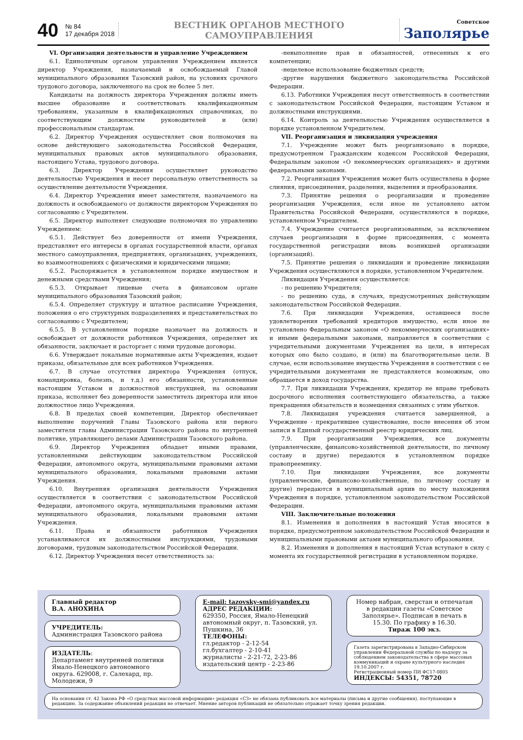40
№ 84
17 декабря 2018
ВЕСТНИК ОРГАНОВ МЕСТНОГО САМОУПРАВЛЕНИЯ
Советское
Заполярье
VI. Организация деятельности и управление Учреждением
6.1. Единоличным органом управления Учреждением является директор Учреждения, назначаемый и освобождаемый Главой муниципального образования Тазовский район, на условиях срочного трудового договора, заключенного на срок не более 5 лет.
Кандидаты на должность директора Учреждения должны иметь высшее образование и соответствовать квалификационным требованиям, указанным в квалификационных справочниках, по соответствующим должностям руководителей и (или) профессиональным стандартам.
6.2. Директор Учреждения осуществляет свои полномочия на основе действующего законодательства Российской Федерации, муниципальных правовых актов муниципального образования, настоящего Устава, трудового договора.
6.3. Директор Учреждения осуществляет руководство деятельностью Учреждения и несет персональную ответственность за осуществление деятельности Учреждения.
6.4. Директор Учреждения имеет заместителя, назначаемого на должность и освобождаемого от должности директором Учреждения по согласованию с Учредителем.
6.5. Директор выполняет следующие полномочия по управлению Учреждением:
6.5.1. Действует без доверенности от имени Учреждения, представляет его интересы в органах государственной власти, органах местного самоуправления, предприятиях, организациях, учреждениях, во взаимоотношениях с физическими и юридическими лицами;
6.5.2. Распоряжается в установленном порядке имуществом и денежными средствами Учреждения;
6.5.3. Открывает лицевые счета в финансовом органе муниципального образования Тазовский район;
6.5.4. Определяет структуру и штатное расписание Учреждения, положения о его структурных подразделениях и представительствах по согласованию с Учредителем;
6.5.5. В установленном порядке назначает на должность и освобождает от должности работников Учреждения, определяет их обязанности, заключает и расторгает с ними трудовые договоры.
6.6. Утверждает локальные нормативные акты Учреждения, издает приказы, обязательные для всех работников Учреждения.
6.7. В случае отсутствия директора Учреждения (отпуск, командировка, болезнь, и т.д.) его обязанности, установленные настоящим Уставом и должностной инструкцией, на основании приказа, исполняет без доверенности заместитель директора или иное должностное лицо Учреждения.
6.8. В пределах своей компетенции, Директор обеспечивает выполнение поручений Главы Тазовского района или первого заместителя главы Администрации Тазовского района по внутренней политике, управляющего делами Администрации Тазовского района.
6.9. Директор Учреждения обладает иными правами, установленными действующим законодательством Российской Федерации, автономного округа, муниципальными правовыми актами муниципального образования, локальными правовыми актами Учреждения.
6.10. Внутренняя организация деятельности Учреждения осуществляется в соответствии с законодательством Российской Федерации, автономного округа, муниципальными правовыми актами муниципального образования, локальными правовыми актами Учреждения.
6.11. Права и обязанности работников Учреждения устанавливаются их должностными инструкциями, трудовыми договорами, трудовым законодательством Российской Федерации.
6.12. Директор Учреждения несет ответственность за:
-невыполнение прав и обязанностей, отнесенных к его компетенции;
-нецелевое использование бюджетных средств;
-другие нарушения бюджетного законодательства Российской Федерации.
6.13. Работники Учреждения несут ответственность в соответствии с законодательством Российской Федерации, настоящим Уставом и должностными инструкциями.
6.14. Контроль за деятельностью Учреждения осуществляется в порядке установленном Учредителем.
VII. Реорганизация и ликвидация учреждения
7.1. Учреждение может быть реорганизовано в порядке, предусмотренном Гражданским кодексом Российской Федерации, Федеральным законом «О некоммерческих организациях» и другими федеральными законами.
7.2. Реорганизация Учреждения может быть осуществлена в форме слияния, присоединения, разделения, выделения и преобразования.
7.3. Принятие решения о реорганизации и проведение реорганизации Учреждения, если иное не установлено актом Правительства Российской Федерации, осуществляются в порядке, установленном Учредителем.
7.4. Учреждение считается реорганизованным, за исключением случаев реорганизации в форме присоединения, с момента государственной регистрации вновь возникшей организации (организаций).
7.5. Принятие решения о ликвидации и проведение ликвидации Учреждения осуществляются в порядке, установленном Учредителем.
Ликвидация Учреждения осуществляется:
- по решению Учредителя;
- по решению суда, в случаях, предусмотренных действующим законодательством Российской Федерации.
7.6. При ликвидации Учреждения, оставшееся после удовлетворения требований кредиторов имущество, если иное не установлено Федеральным законом «О некоммерческих организациях» и иными федеральными законами, направляется в соответствии с учредительными документами Учреждения на цели, в интересах которых оно было создано, и (или) на благотворительные цели. В случае, если использование имущества Учреждения в соответствии с ее учредительными документами не представляется возможным, оно обращается в доход государства.
7.7. При ликвидации Учреждения, кредитор не вправе требовать досрочного исполнения соответствующего обязательства, а также прекращения обязательств и возмещения связанных с этим убытков.
7.8. Ликвидация учреждения считается завершенной, а Учреждение - прекратившее существование, после внесения об этом записи в Единый государственный реестр юридических лиц.
7.9. При реорганизации Учреждения, все документы (управленческие, финансово-хозяйственной деятельности, по личному составу и другие) передаются в установленном порядке правопреемнику.
7.10. При ликвидации Учреждения, все документы (управленческие, финансово-хозяйственные, по личному составу и другие) передаются в муниципальный архив по месту нахождения Учреждения в порядке, установленном законодательством Российской Федерации.
VIII. Заключительные положения
8.1. Изменения и дополнения в настоящий Устав вносятся в порядке, предусмотренном законодательством Российской Федерации и муниципальными правовыми актами муниципального образования.
8.2. Изменения и дополнения в настоящий Устав вступают в силу с момента их государственной регистрации в установленном порядке.
Главный редактор
В.А. АНОХИНА
УЧРЕДИТЕЛЬ:
Администрация Тазовского района
ИЗДАТЕЛЬ:
Департамент внутренней политики Ямало-Ненецкого автономного округа. 629008, г. Салехард, пр. Молодежи, 9
E-mail: tazovsky-smi@yandex.ru
АДРЕС РЕДАКЦИИ:
629350, Россия, Ямало-Ненецкий автономный округ, п. Тазовский, ул. Пушкина, 36
ТЕЛЕФОНЫ:
гл.редактор - 2-12-54
гл.бухгалтер - 2-10-41
журналисты - 2-21-72, 2-23-86
издательский центр - 2-23-86
Номер набран, сверстан и отпечатан в редакции газеты «Советское Заполярье». Подписан в печать в 15.30. По графику в 16.30.
Тираж 100 экз.
Газета зарегистрирована в Западно-Сибирском управлении Федеральной службы по надзору за соблюдением законодательства в сфере массовых коммуникаций и охране культурного наследия 19.10.2007 г.
Регистрационный номер ПИ ФС17-0805
ИНДЕКСЫ: 54351, 78720
На основании ст. 42 Закона РФ «О средствах массовой информации» редакция «СЗ» не обязана публиковать все материалы (письма и другие сообщения), поступающие в редакцию. За содержание объявлений редакция не отвечает. Мнение авторов публикаций не обязательно отражает точку зрения редакции.